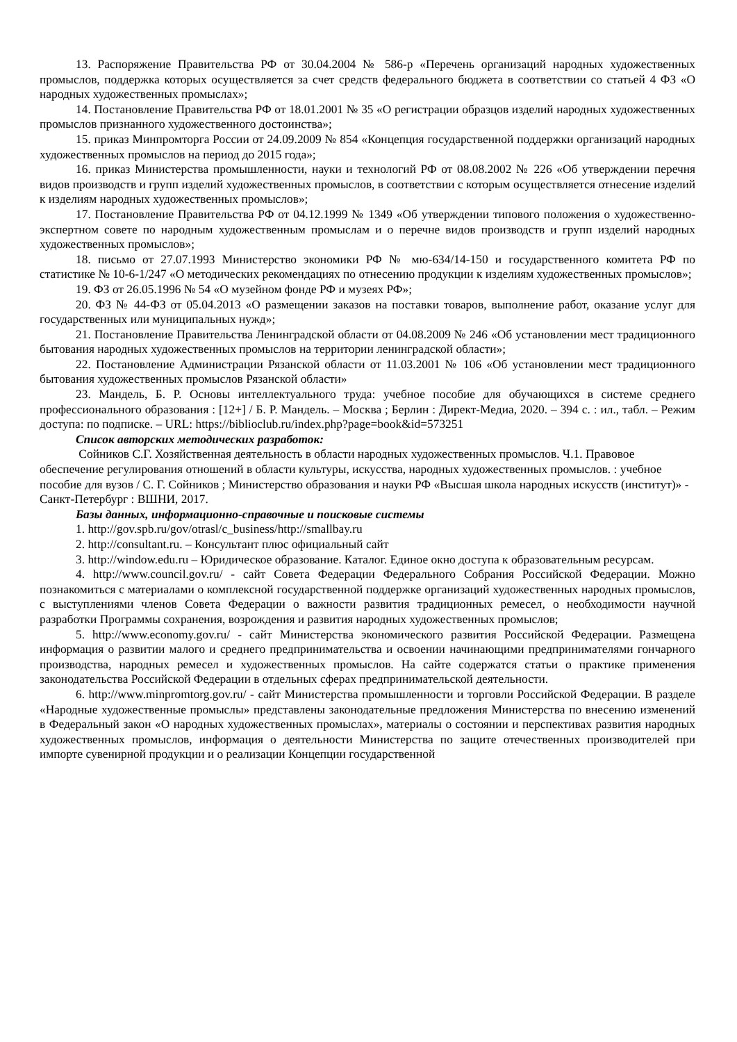13. Распоряжение Правительства РФ от 30.04.2004 № 586-р «Перечень организаций народных художественных промыслов, поддержка которых осуществляется за счет средств федерального бюджета в соответствии со статьей 4 ФЗ «О народных художественных промыслах»;
14. Постановление Правительства РФ от 18.01.2001 № 35 «О регистрации образцов изделий народных художественных промыслов признанного художественного достоинства»;
15. приказ Минпромторга России от 24.09.2009 № 854 «Концепция государственной поддержки организаций народных художественных промыслов на период до 2015 года»;
16. приказ Министерства промышленности, науки и технологий РФ от 08.08.2002 № 226 «Об утверждении перечня видов производств и групп изделий художественных промыслов, в соответствии с которым осуществляется отнесение изделий к изделиям народных художественных промыслов»;
17. Постановление Правительства РФ от 04.12.1999 № 1349 «Об утверждении типового положения о художественно-экспертном совете по народным художественным промыслам и о перечне видов производств и групп изделий народных художественных промыслов»;
18. письмо от 27.07.1993 Министерство экономики РФ № мю-634/14-150 и государственного комитета РФ по статистике № 10-6-1/247 «О методических рекомендациях по отнесению продукции к изделиям художественных промыслов»;
19. ФЗ от 26.05.1996 № 54 «О музейном фонде РФ и музеях РФ»;
20. ФЗ № 44-ФЗ от 05.04.2013 «О размещении заказов на поставки товаров, выполнение работ, оказание услуг для государственных или муниципальных нужд»;
21. Постановление Правительства Ленинградской области от 04.08.2009 № 246 «Об установлении мест традиционного бытования народных художественных промыслов на территории ленинградской области»;
22. Постановление Администрации Рязанской области от 11.03.2001 № 106 «Об установлении мест традиционного бытования художественных промыслов Рязанской области»
23. Мандель, Б. Р. Основы интеллектуального труда: учебное пособие для обучающихся в системе среднего профессионального образования : [12+] / Б. Р. Мандель. – Москва ; Берлин : Директ-Медиа, 2020. – 394 с. : ил., табл. – Режим доступа: по подписке. – URL: https://biblioclub.ru/index.php?page=book&id=573251
Список авторских методических разработок:
Сойников С.Г. Хозяйственная деятельность в области народных художественных промыслов. Ч.1. Правовое обеспечение регулирования отношений в области культуры, искусства, народных художественных промыслов. : учебное пособие для вузов / С. Г. Сойников ; Министерство образования и науки РФ «Высшая школа народных искусств (институт)» - Санкт-Петербург : ВШНИ, 2017.
Базы данных, информационно-справочные и поисковые системы
1. http://gov.spb.ru/gov/otrasl/c_business/http://smallbay.ru
2. http://consultant.ru. – Консультант плюс официальный сайт
3. http://window.edu.ru – Юридическое образование. Каталог. Единое окно доступа к образовательным ресурсам.
4. http://www.council.gov.ru/ - сайт Совета Федерации Федерального Собрания Российской Федерации. Можно познакомиться с материалами о комплексной государственной поддержке организаций художественных народных промыслов, с выступлениями членов Совета Федерации о важности развития традиционных ремесел, о необходимости научной разработки Программы сохранения, возрождения и развития народных художественных промыслов;
5. http://www.economy.gov.ru/ - сайт Министерства экономического развития Российской Федерации. Размещена информация о развитии малого и среднего предпринимательства и освоении начинающими предпринимателями гончарного производства, народных ремесел и художественных промыслов. На сайте содержатся статьи о практике применения законодательства Российской Федерации в отдельных сферах предпринимательской деятельности.
6. http://www.minpromtorg.gov.ru/ - сайт Министерства промышленности и торговли Российской Федерации. В разделе «Народные художественные промыслы» представлены законодательные предложения Министерства по внесению изменений в Федеральный закон «О народных художественных промыслах», материалы о состоянии и перспективах развития народных художественных промыслов, информация о деятельности Министерства по защите отечественных производителей при импорте сувенирной продукции и о реализации Концепции государственной